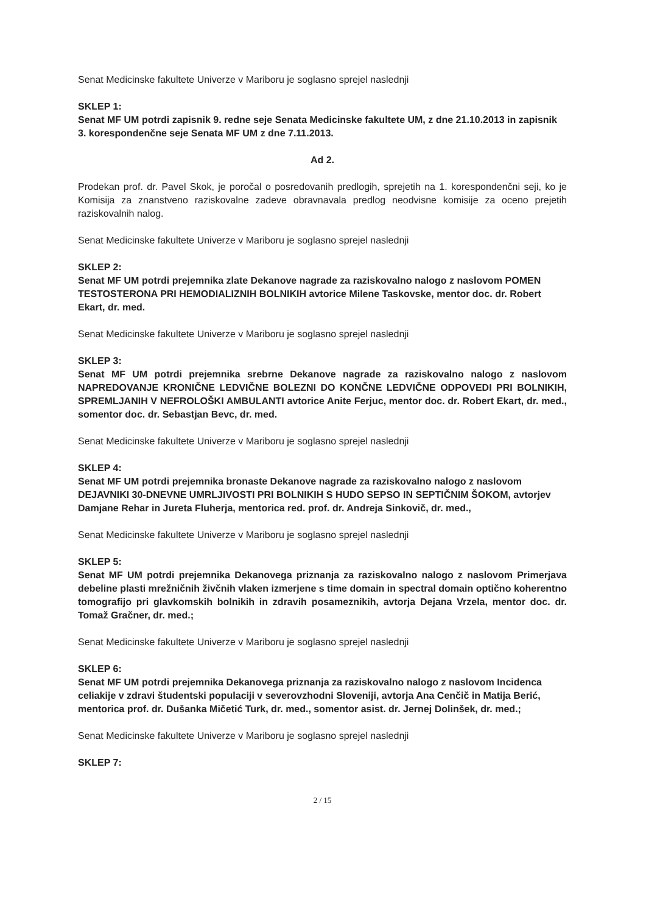Senat Medicinske fakultete Univerze v Mariboru je soglasno sprejel naslednji
SKLEP 1:
Senat MF UM potrdi zapisnik 9. redne seje Senata Medicinske fakultete UM, z dne 21.10.2013 in zapisnik 3. korespondenčne seje Senata MF UM z dne 7.11.2013.
Ad 2.
Prodekan prof. dr. Pavel Skok, je poročal o posredovanih predlogih, sprejetih na 1. korespondenčni seji, ko je Komisija za znanstveno raziskovalne zadeve obravnavala predlog neodvisne komisije za oceno prejetih raziskovalnih nalog.
Senat Medicinske fakultete Univerze v Mariboru je soglasno sprejel naslednji
SKLEP 2:
Senat MF UM potrdi prejemnika zlate Dekanove nagrade za raziskovalno nalogo z naslovom POMEN TESTOSTERONA PRI HEMODIALIZNIH BOLNIKIH avtorice Milene Taskovske, mentor doc. dr. Robert Ekart, dr. med.
Senat Medicinske fakultete Univerze v Mariboru je soglasno sprejel naslednji
SKLEP 3:
Senat MF UM potrdi prejemnika srebrne Dekanove nagrade za raziskovalno nalogo z naslovom NAPREDOVANJE KRONIČNE LEDVIČNE BOLEZNI DO KONČNE LEDVIČNE ODPOVEDI PRI BOLNIKIH, SPREMLJANIH V NEFROLOŠKI AMBULANTI avtorice Anite Ferjuc, mentor doc. dr. Robert Ekart, dr. med., somentor doc. dr. Sebastjan Bevc, dr. med.
Senat Medicinske fakultete Univerze v Mariboru je soglasno sprejel naslednji
SKLEP 4:
Senat MF UM potrdi prejemnika bronaste Dekanove nagrade za raziskovalno nalogo z naslovom DEJAVNIKI 30-DNEVNE UMRLJIVOSTI PRI BOLNIKIH S HUDO SEPSO IN SEPTIČNIM ŠOKOM, avtorjev Damjane Rehar in Jureta Fluherja, mentorica red. prof. dr. Andreja Sinkovič, dr. med.,
Senat Medicinske fakultete Univerze v Mariboru je soglasno sprejel naslednji
SKLEP 5:
Senat MF UM potrdi prejemnika Dekanovega priznanja za raziskovalno nalogo z naslovom Primerjava debeline plasti mrežničnih živčnih vlaken izmerjene s time domain in spectral domain optično koherentno tomografijo pri glavkomskih bolnikih in zdravih posameznikih, avtorja Dejana Vrzela, mentor doc. dr. Tomaž Gračner, dr. med.;
Senat Medicinske fakultete Univerze v Mariboru je soglasno sprejel naslednji
SKLEP 6:
Senat MF UM potrdi prejemnika Dekanovega priznanja za raziskovalno nalogo z naslovom Incidenca celiakije v zdravi študentski populaciji v severovzhodni Sloveniji, avtorja Ana Cenčič in Matija Berić, mentorica prof. dr. Dušanka Mičetić Turk, dr. med., somentor asist. dr. Jernej Dolinšek, dr. med.;
Senat Medicinske fakultete Univerze v Mariboru je soglasno sprejel naslednji
SKLEP 7:
2 / 15